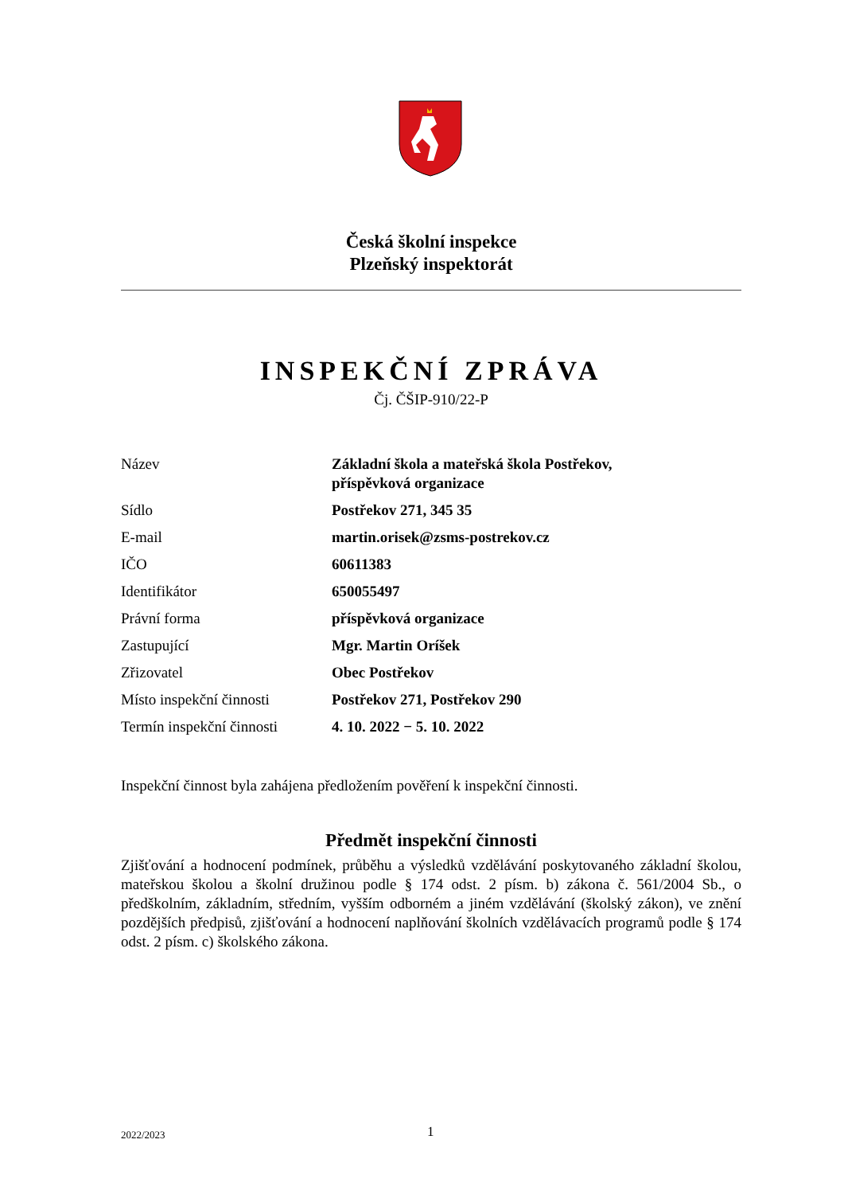Česká školní inspekce
Plzeňský inspektorát
INSPEKČNÍ ZPRÁVA
Čj. ČŠIP-910/22-P
| Název | Základní škola a mateřská škola Postřekov, příspěvková organizace |
| Sídlo | Postřekov 271, 345 35 |
| E-mail | martin.orisek@zsms-postrekov.cz |
| IČO | 60611383 |
| Identifikátor | 650055497 |
| Právní forma | příspěvková organizace |
| Zastupující | Mgr. Martin Oríšek |
| Zřizovatel | Obec Postřekov |
| Místo inspekční činnosti | Postřekov 271, Postřekov 290 |
| Termín inspekční činnosti | 4. 10. 2022 − 5. 10. 2022 |
Inspekční činnost byla zahájena předložením pověření k inspekční činnosti.
Předmět inspekční činnosti
Zjišťování a hodnocení podmínek, průběhu a výsledků vzdělávání poskytovaného základní školou, mateřskou školou a školní družinou podle § 174 odst. 2 písm. b) zákona č. 561/2004 Sb., o předškolním, základním, středním, vyšším odborném a jiném vzdělávání (školský zákon), ve znění pozdějších předpisů, zjišťování a hodnocení naplňování školních vzdělávacích programů podle § 174 odst. 2 písm. c) školského zákona.
2022/2023 1